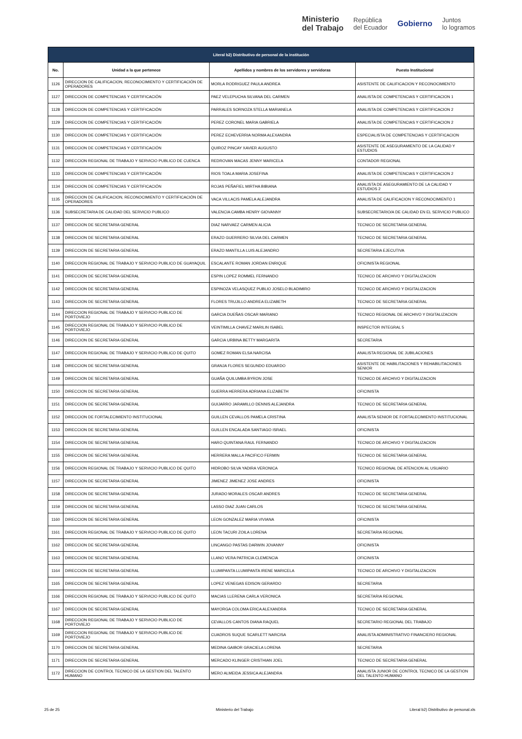Ministerio
del Trabajo República
del Ecuador Gobierno Juntos
lo logramos
| Literal b2) Distributivo de personal de la institución | | | |
| --- | --- | --- | --- |
| No. | Unidad a la que pertenece | Apellidos y nombres de los servidores y servidoras | Puesto Institucional |
| 1126 | DIRECCION DE CALIFICACION, RECONOCIMIENTO Y CERTIFICACIÓN DE OPERADORES | MORLA RODRIGUEZ PAULA ANDREA | ASISTENTE DE CALIFICACION Y RECONOCIMIENTO |
| 1127 | DIRECCION DE COMPETENCIAS Y CERTIFICACIÓN | PAEZ VELEPUCHA SILVANA DEL CARMEN | ANALISTA DE COMPETENCIAS Y CERTIFICACION 1 |
| 1128 | DIRECCION DE COMPETENCIAS Y CERTIFICACIÓN | PARRALES SORNOZA STELLA MARIANELA | ANALISTA DE COMPETENCIAS Y CERTIFICACION 2 |
| 1129 | DIRECCION DE COMPETENCIAS Y CERTIFICACIÓN | PEREZ CORONEL MARIA GABRIELA | ANALISTA DE COMPETENCIAS Y CERTIFICACION 2 |
| 1130 | DIRECCION DE COMPETENCIAS Y CERTIFICACIÓN | PEREZ ECHEVERRIA NORMA ALEXANDRA | ESPECIALISTA DE COMPETENCIAS Y CERTIFICACION |
| 1131 | DIRECCION DE COMPETENCIAS Y CERTIFICACIÓN | QUIROZ PINCAY XAVIER AUGUSTO | ASISTENTE DE ASEGURAMIENTO DE LA CALIDAD Y ESTUDIOS |
| 1132 | DIRECCION REGIONAL DE TRABAJO Y SERVICIO PUBLICO DE CUENCA | REDROVAN MACAS JENNY MARICELA | CONTADOR REGIONAL |
| 1133 | DIRECCION DE COMPETENCIAS Y CERTIFICACIÓN | RIOS TOALA MARIA JOSEFINA | ANALISTA DE COMPETENCIAS Y CERTIFICACION 2 |
| 1134 | DIRECCION DE COMPETENCIAS Y CERTIFICACIÓN | ROJAS PEÑAFIEL MIRTHA BIBIANA | ANALISTA DE ASEGURAMIENTO DE LA CALIDAD Y ESTUDIOS 2 |
| 1135 | DIRECCION DE CALIFICACION, RECONOCIMIENTO Y CERTIFICACIÓN DE OPERADORES | VACA VILLACIS PAMELA ALEJANDRA | ANALISTA DE CALIFICACION Y RECONOCIMIENTO 1 |
| 1136 | SUBSECRETARIA DE CALIDAD DEL SERVICIO PUBLICO | VALENCIA CAMBA HENRY GIOVANNY | SUBSECRETARIO/A DE CALIDAD EN EL SERVICIO PUBLICO |
| 1137 | DIRECCION DE SECRETARIA GENERAL | DIAZ NARVAEZ CARMEN ALICIA | TECNICO DE SECRETARIA GENERAL |
| 1138 | DIRECCION DE SECRETARIA GENERAL | ERAZO GUERRERO SILVIA DEL CARMEN | TECNICO DE SECRETARIA GENERAL |
| 1139 | DIRECCION DE SECRETARIA GENERAL | ERAZO MANTILLA LUIS ALEJANDRO | SECRETARIA EJECUTIVA |
| 1140 | DIRECCION REGIONAL DE TRABAJO Y SERVICIO PUBLICO DE GUAYAQUIL | ESCALANTE ROMAN JORDAN ENRIQUE | OFICINISTA REGIONAL |
| 1141 | DIRECCION DE SECRETARIA GENERAL | ESPIN LOPEZ ROMMEL FERNANDO | TECNICO DE ARCHIVO Y DIGITALIZACION |
| 1142 | DIRECCION DE SECRETARIA GENERAL | ESPINOZA VELASQUEZ PUBLIO JOSELO BLADIMIRO | TECNICO DE ARCHIVO Y DIGITALIZACION |
| 1143 | DIRECCION DE SECRETARIA GENERAL | FLORES TRUJILLO ANDREA ELIZABETH | TECNICO DE SECRETARIA GENERAL |
| 1144 | DIRECCION REGIONAL DE TRABAJO Y SERVICIO PUBLICO DE PORTOVIEJO | GARCIA DUEÑAS OSCAR MARIANO | TECNICO REGIONAL DE ARCHIVO Y DIGITALIZACION |
| 1145 | DIRECCION REGIONAL DE TRABAJO Y SERVICIO PUBLICO DE PORTOVIEJO | VEINTIMILLA CHAVEZ MARILIN ISABEL | INSPECTOR INTEGRAL 5 |
| 1146 | DIRECCION DE SECRETARIA GENERAL | GARCIA URBINA BETTY MARGARITA | SECRETARIA |
| 1147 | DIRECCION REGIONAL DE TRABAJO Y SERVICIO PUBLICO DE QUITO | GOMEZ ROMAN ELSA NARCISA | ANALISTA REGIONAL DE JUBILACIONES |
| 1148 | DIRECCION DE SECRETARIA GENERAL | GRANJA FLORES SEGUNDO EDUARDO | ASISTENTE DE HABILITACIONES Y REHABILITACIONES SENIOR |
| 1149 | DIRECCION DE SECRETARIA GENERAL | GUAÑA QUILUMBA BYRON JOSE | TECNICO DE ARCHIVO Y DIGITALIZACION |
| 1150 | DIRECCION DE SECRETARIA GENERAL | GUERRA HERRERA ADRIANA ELIZABETH | OFICINISTA |
| 1151 | DIRECCION DE SECRETARIA GENERAL | GUIJARRO JARAMILLO DENNIS ALEJANDRA | TECNICO DE SECRETARIA GENERAL |
| 1152 | DIRECCION DE FORTALECIMIENTO INSTITUCIONAL | GUILLEN CEVALLOS PAMELA CRISTINA | ANALISTA SENIOR DE FORTALECIMIENTO INSTITUCIONAL |
| 1153 | DIRECCION DE SECRETARIA GENERAL | GUILLEN ENCALADA SANTIAGO ISRAEL | OFICINISTA |
| 1154 | DIRECCION DE SECRETARIA GENERAL | HARO QUINTANA RAUL FERNANDO | TECNICO DE ARCHIVO Y DIGITALIZACION |
| 1155 | DIRECCION DE SECRETARIA GENERAL | HERRERA MALLA PACIFICO FERMIN | TECNICO DE SECRETARIA GENERAL |
| 1156 | DIRECCION REGIONAL DE TRABAJO Y SERVICIO PUBLICO DE QUITO | HIDROBO SILVA YADIRA VERONICA | TECNICO REGIONAL DE ATENCION AL USUARIO |
| 1157 | DIRECCION DE SECRETARIA GENERAL | JIMENEZ JIMENEZ JOSE ANDRES | OFICINISTA |
| 1158 | DIRECCION DE SECRETARIA GENERAL | JURADO MORALES OSCAR ANDRES | TECNICO DE SECRETARIA GENERAL |
| 1159 | DIRECCION DE SECRETARIA GENERAL | LASSO DIAZ JUAN CARLOS | TECNICO DE SECRETARIA GENERAL |
| 1160 | DIRECCION DE SECRETARIA GENERAL | LEON GONZALEZ MARIA VIVIANA | OFICINISTA |
| 1161 | DIRECCION REGIONAL DE TRABAJO Y SERVICIO PUBLICO DE QUITO | LEON TACURI ZOILA LORENA | SECRETARIA REGIONAL |
| 1162 | DIRECCION DE SECRETARIA GENERAL | LINCANGO PASTAS DARWIN JOVANNY | OFICINISTA |
| 1163 | DIRECCION DE SECRETARIA GENERAL | LLANO VERA PATRICIA CLEMENCIA | OFICINISTA |
| 1164 | DIRECCION DE SECRETARIA GENERAL | LLUMIPANTA LLUMIPANTA IRENE MARICELA | TECNICO DE ARCHIVO Y DIGITALIZACION |
| 1165 | DIRECCION DE SECRETARIA GENERAL | LOPEZ VENEGAS EDISON GERARDO | SECRETARIA |
| 1166 | DIRECCION REGIONAL DE TRABAJO Y SERVICIO PUBLICO DE QUITO | MACIAS LLERENA CARLA VERONICA | SECRETARIA REGIONAL |
| 1167 | DIRECCION DE SECRETARIA GENERAL | MAYORGA COLOMA ERICA ALEXANDRA | TECNICO DE SECRETARIA GENERAL |
| 1168 | DIRECCION REGIONAL DE TRABAJO Y SERVICIO PUBLICO DE PORTOVIEJO | CEVALLOS CANTOS DIANA RAQUEL | SECRETARIO REGIONAL DEL TRABAJO |
| 1169 | DIRECCION REGIONAL DE TRABAJO Y SERVICIO PUBLICO DE PORTOVIEJO | CUADROS SUQUE SCARLETT NARCISA | ANALISTA ADMINISTRATIVO FINANCIERO REGIONAL |
| 1170 | DIRECCION DE SECRETARIA GENERAL | MEDINA GAIBOR GRACIELA LORENA | SECRETARIA |
| 1171 | DIRECCION DE SECRETARIA GENERAL | MERCADO KLINGER CRISTHIAN JOEL | TECNICO DE SECRETARIA GENERAL |
| 1172 | DIRECCION DE CONTROL TECNICO DE LA GESTION DEL TALENTO HUMANO | MERO ALMEIDA JESSICA ALEJANDRA | ANALISTA JUNIOR DE CONTROL TECNICO DE LA GESTION DEL TALENTO HUMANO |
25 de 25 Ministerio del Trabajo Literal b2) Distributivo de personal.xls